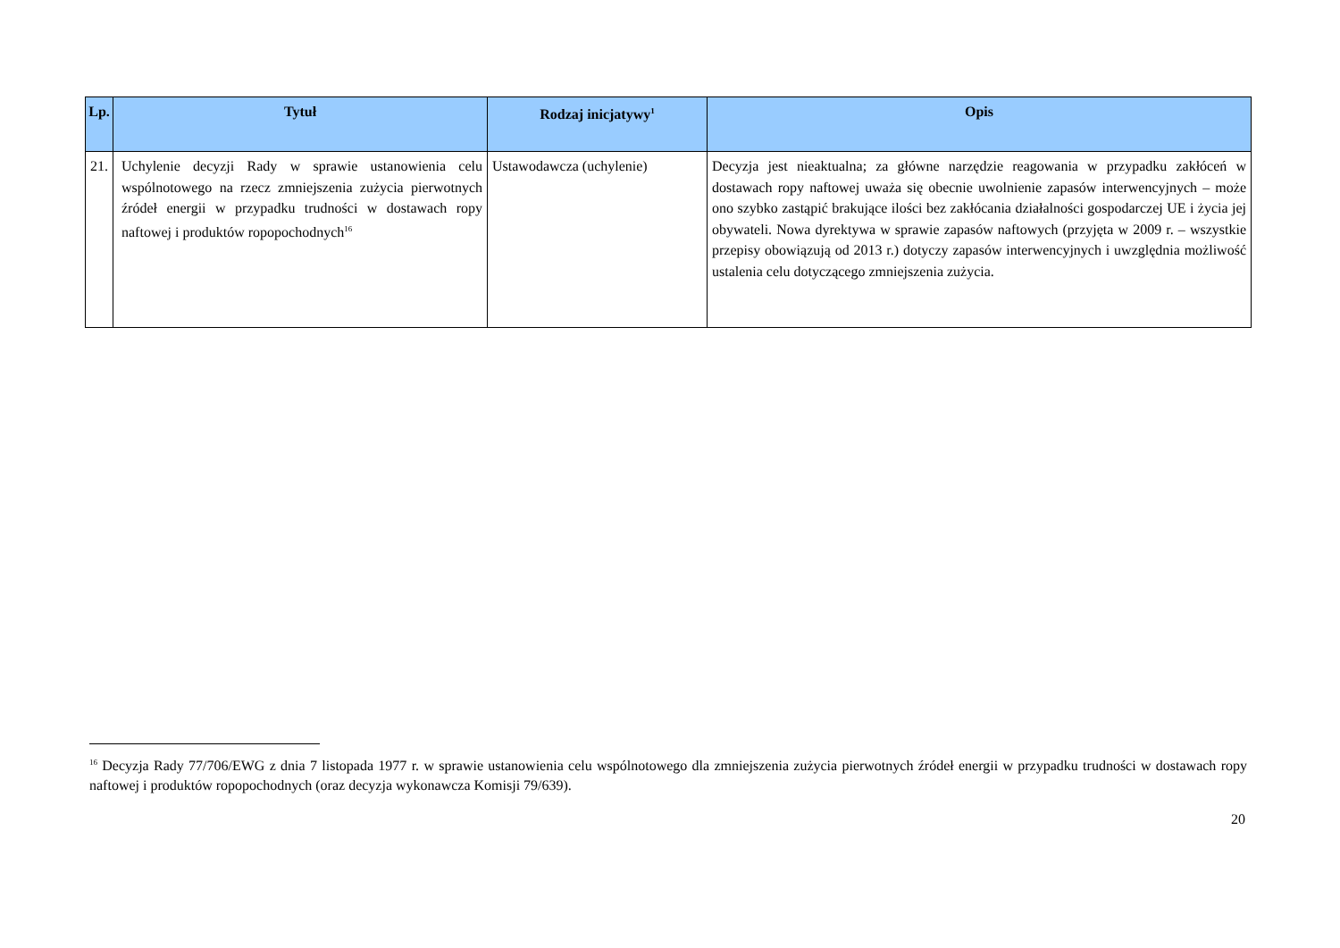| Lp. | Tytuł | Rodzaj inicjatywy<sup>1</sup> | Opis |
| --- | --- | --- | --- |
| 21. | Uchylenie decyzji Rady w sprawie ustanowienia celu wspólnotowego na rzecz zmniejszenia zużycia pierwotnych źródeł energii w przypadku trudności w dostawach ropy naftowej i produktów ropopochodnych<sup>16</sup> | Ustawodawcza (uchylenie) | Decyzja jest nieaktualna; za główne narzędzie reagowania w przypadku zakłóceń w dostawach ropy naftowej uważa się obecnie uwolnienie zapasów interwencyjnych – może ono szybko zastąpić brakujące ilości bez zakłócania działalności gospodarczej UE i życia jej obywateli. Nowa dyrektywa w sprawie zapasów naftowych (przyjęta w 2009 r. – wszystkie przepisy obowiązują od 2013 r.) dotyczy zapasów interwencyjnych i uwzględnia możliwość ustalenia celu dotyczącego zmniejszenia zużycia. |
<sup>16</sup> Decyzja Rady 77/706/EWG z dnia 7 listopada 1977 r. w sprawie ustanowienia celu wspólnotowego dla zmniejszenia zużycia pierwotnych źródeł energii w przypadku trudności w dostawach ropy naftowej i produktów ropopochodnych (oraz decyzja wykonawcza Komisji 79/639).
20